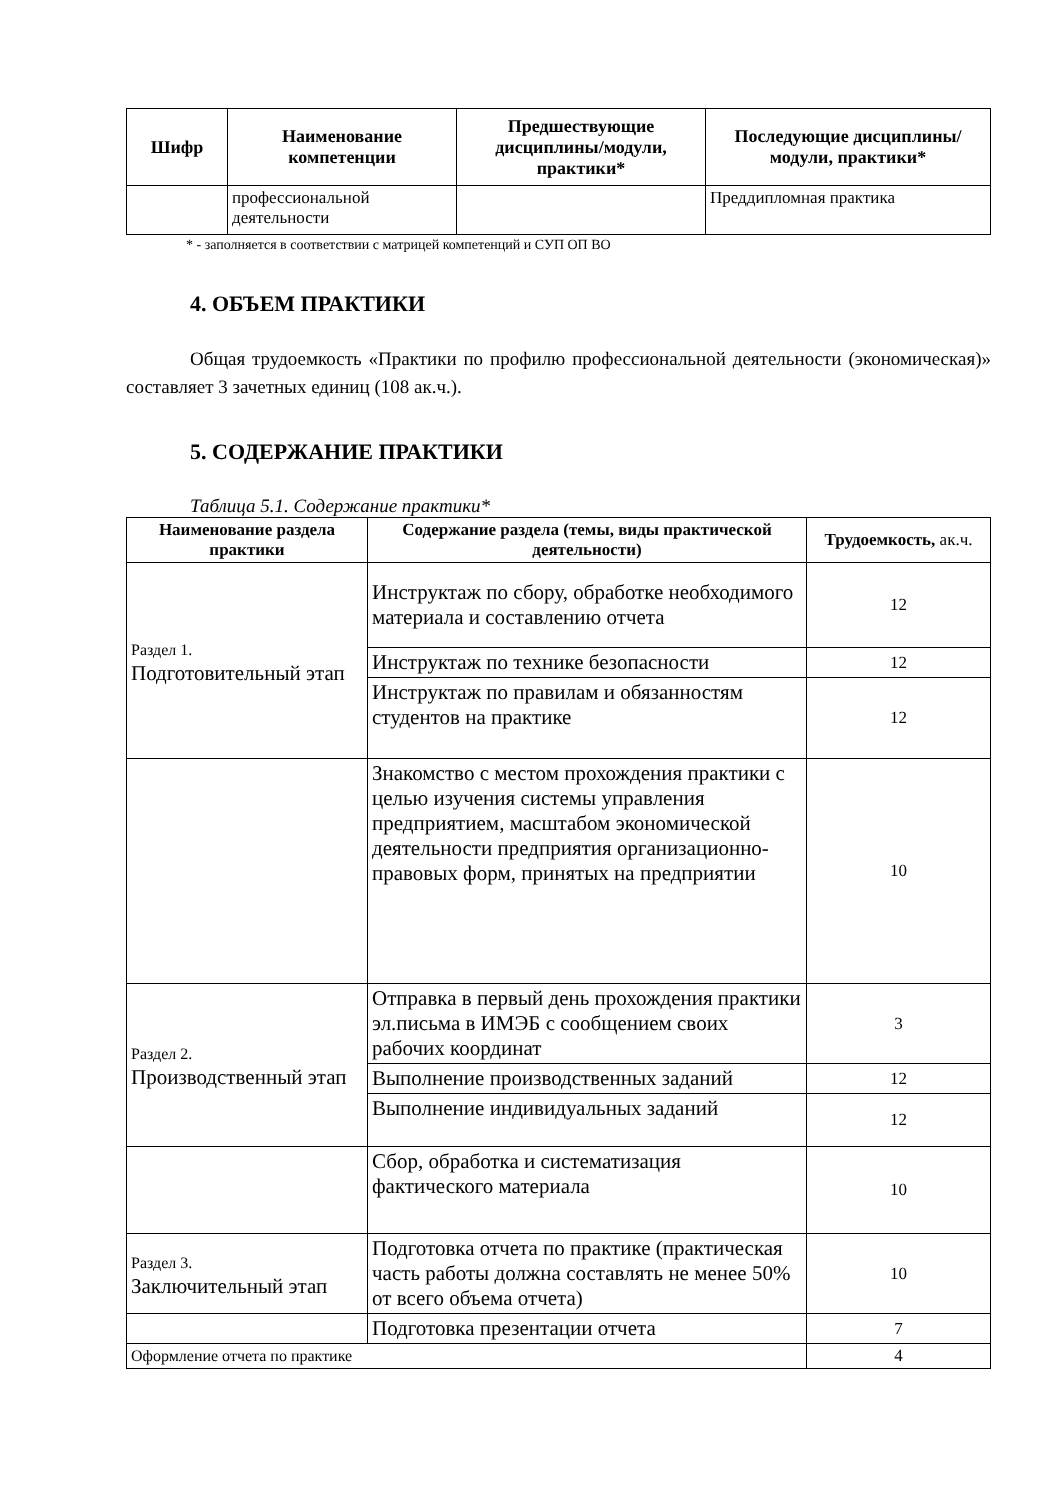| Шифр | Наименование компетенции | Предшествующие дисциплины/модули, практики* | Последующие дисциплины/модули, практики* |
| --- | --- | --- | --- |
| | профессиональной деятельности | | Преддипломная практика |
* - заполняется в соответствии с матрицей компетенций и СУП ОП ВО
4. ОБЪЕМ ПРАКТИКИ
Общая трудоемкость «Практики по профилю профессиональной деятельности (экономическая)» составляет 3 зачетных единиц (108 ак.ч.).
5. СОДЕРЖАНИЕ ПРАКТИКИ
Таблица 5.1. Содержание практики*
| Наименование раздела практики | Содержание раздела (темы, виды практической деятельности) | Трудоемкость, ак.ч. |
| --- | --- | --- |
| Раздел 1. Подготовительный этап | Инструктаж по сбору, обработке необходимого материала и составлению отчета | 12 |
| | Инструктаж по технике безопасности | 12 |
| | Инструктаж по правилам и обязанностям студентов на практике | 12 |
| | Знакомство с местом прохождения практики с целью изучения системы управления предприятием, масштабом экономической деятельности предприятия организационно-правовых форм, принятых на предприятии | 10 |
| Раздел 2. Производственный этап | Отправка в первый день прохождения практики эл.письма в ИМЭБ с сообщением своих рабочих координат | 3 |
| | Выполнение производственных заданий | 12 |
| | Выполнение индивидуальных заданий | 12 |
| | Сбор, обработка и систематизация фактического материала | 10 |
| Раздел 3. Заключительный этап | Подготовка отчета по практике (практическая часть работы должна составлять не менее 50% от всего объема отчета) | 10 |
| | Подготовка презентации отчета | 7 |
| Оформление отчета по практике | | 4 |